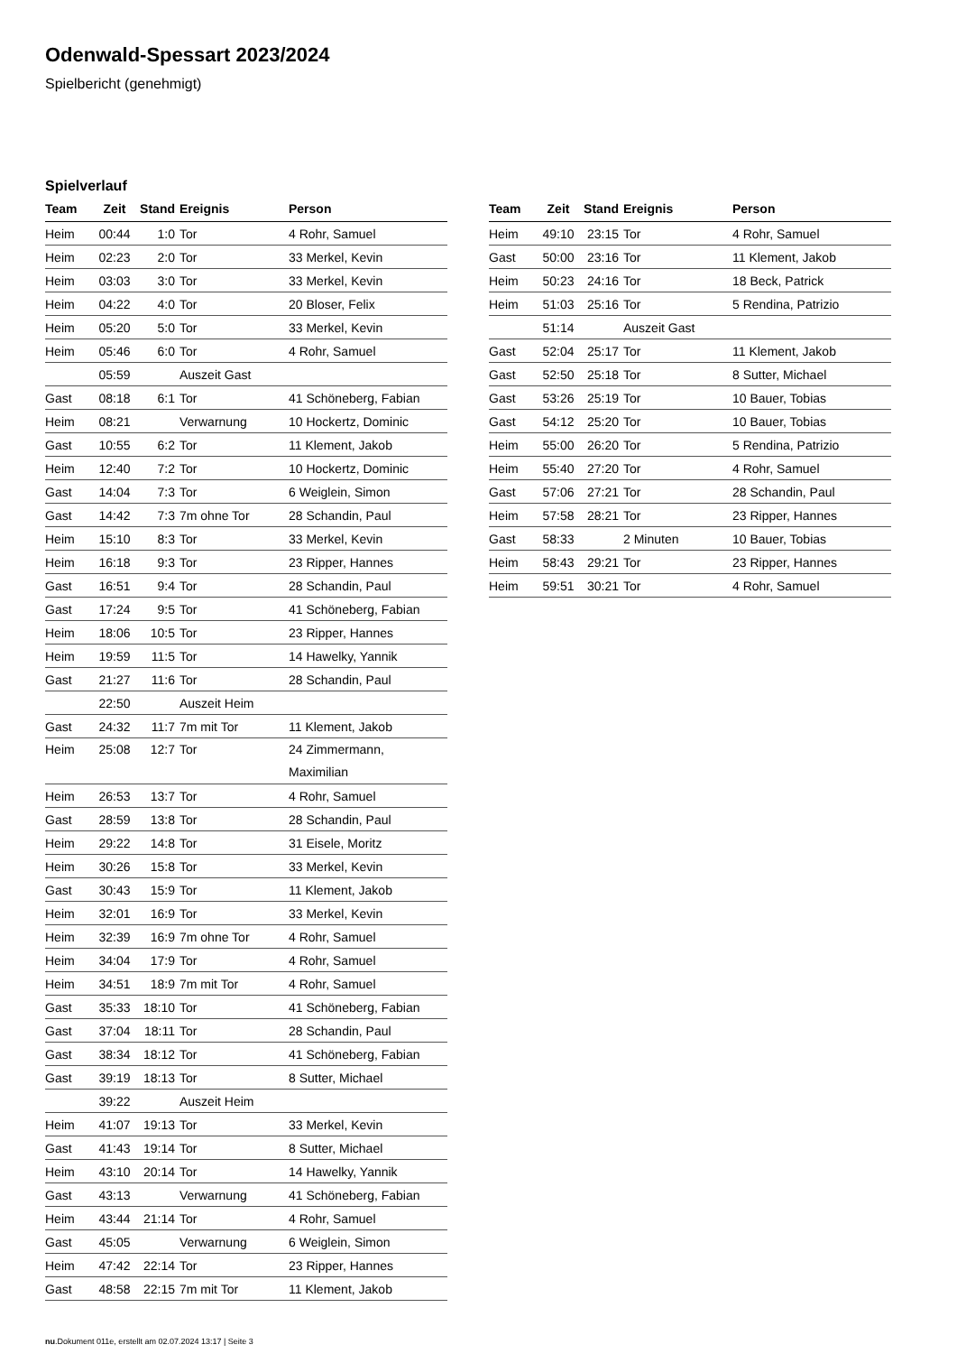Odenwald-Spessart 2023/2024
Spielbericht (genehmigt)
Spielverlauf
| Team | Zeit | Stand | Ereignis | Person |
| --- | --- | --- | --- | --- |
| Heim | 00:44 | 1:0 | Tor | 4 Rohr, Samuel |
| Heim | 02:23 | 2:0 | Tor | 33 Merkel, Kevin |
| Heim | 03:03 | 3:0 | Tor | 33 Merkel, Kevin |
| Heim | 04:22 | 4:0 | Tor | 20 Bloser, Felix |
| Heim | 05:20 | 5:0 | Tor | 33 Merkel, Kevin |
| Heim | 05:46 | 6:0 | Tor | 4 Rohr, Samuel |
| | 05:59 | | Auszeit Gast | |
| Gast | 08:18 | 6:1 | Tor | 41 Schöneberg, Fabian |
| Heim | 08:21 | | Verwarnung | 10 Hockertz, Dominic |
| Gast | 10:55 | 6:2 | Tor | 11 Klement, Jakob |
| Heim | 12:40 | 7:2 | Tor | 10 Hockertz, Dominic |
| Gast | 14:04 | 7:3 | Tor | 6 Weiglein, Simon |
| Gast | 14:42 | 7:3 | 7m ohne Tor | 28 Schandin, Paul |
| Heim | 15:10 | 8:3 | Tor | 33 Merkel, Kevin |
| Heim | 16:18 | 9:3 | Tor | 23 Ripper, Hannes |
| Gast | 16:51 | 9:4 | Tor | 28 Schandin, Paul |
| Gast | 17:24 | 9:5 | Tor | 41 Schöneberg, Fabian |
| Heim | 18:06 | 10:5 | Tor | 23 Ripper, Hannes |
| Heim | 19:59 | 11:5 | Tor | 14 Hawelky, Yannik |
| Gast | 21:27 | 11:6 | Tor | 28 Schandin, Paul |
| | 22:50 | | Auszeit Heim | |
| Gast | 24:32 | 11:7 | 7m mit Tor | 11 Klement, Jakob |
| Heim | 25:08 | 12:7 | Tor | 24 Zimmermann, Maximilian |
| Heim | 26:53 | 13:7 | Tor | 4 Rohr, Samuel |
| Gast | 28:59 | 13:8 | Tor | 28 Schandin, Paul |
| Heim | 29:22 | 14:8 | Tor | 31 Eisele, Moritz |
| Heim | 30:26 | 15:8 | Tor | 33 Merkel, Kevin |
| Gast | 30:43 | 15:9 | Tor | 11 Klement, Jakob |
| Heim | 32:01 | 16:9 | Tor | 33 Merkel, Kevin |
| Heim | 32:39 | 16:9 | 7m ohne Tor | 4 Rohr, Samuel |
| Heim | 34:04 | 17:9 | Tor | 4 Rohr, Samuel |
| Heim | 34:51 | 18:9 | 7m mit Tor | 4 Rohr, Samuel |
| Gast | 35:33 | 18:10 | Tor | 41 Schöneberg, Fabian |
| Gast | 37:04 | 18:11 | Tor | 28 Schandin, Paul |
| Gast | 38:34 | 18:12 | Tor | 41 Schöneberg, Fabian |
| Gast | 39:19 | 18:13 | Tor | 8 Sutter, Michael |
| | 39:22 | | Auszeit Heim | |
| Heim | 41:07 | 19:13 | Tor | 33 Merkel, Kevin |
| Gast | 41:43 | 19:14 | Tor | 8 Sutter, Michael |
| Heim | 43:10 | 20:14 | Tor | 14 Hawelky, Yannik |
| Gast | 43:13 | | Verwarnung | 41 Schöneberg, Fabian |
| Heim | 43:44 | 21:14 | Tor | 4 Rohr, Samuel |
| Gast | 45:05 | | Verwarnung | 6 Weiglein, Simon |
| Heim | 47:42 | 22:14 | Tor | 23 Ripper, Hannes |
| Gast | 48:58 | 22:15 | 7m mit Tor | 11 Klement, Jakob |
| Team | Zeit | Stand | Ereignis | Person |
| --- | --- | --- | --- | --- |
| Heim | 49:10 | 23:15 | Tor | 4 Rohr, Samuel |
| Gast | 50:00 | 23:16 | Tor | 11 Klement, Jakob |
| Heim | 50:23 | 24:16 | Tor | 18 Beck, Patrick |
| Heim | 51:03 | 25:16 | Tor | 5 Rendina, Patrizio |
| | 51:14 | | Auszeit Gast | |
| Gast | 52:04 | 25:17 | Tor | 11 Klement, Jakob |
| Gast | 52:50 | 25:18 | Tor | 8 Sutter, Michael |
| Gast | 53:26 | 25:19 | Tor | 10 Bauer, Tobias |
| Gast | 54:12 | 25:20 | Tor | 10 Bauer, Tobias |
| Heim | 55:00 | 26:20 | Tor | 5 Rendina, Patrizio |
| Heim | 55:40 | 27:20 | Tor | 4 Rohr, Samuel |
| Gast | 57:06 | 27:21 | Tor | 28 Schandin, Paul |
| Heim | 57:58 | 28:21 | Tor | 23 Ripper, Hannes |
| Gast | 58:33 | | 2 Minuten | 10 Bauer, Tobias |
| Heim | 58:43 | 29:21 | Tor | 23 Ripper, Hannes |
| Heim | 59:51 | 30:21 | Tor | 4 Rohr, Samuel |
nu.Dokument 011e, erstellt am 02.07.2024 13:17 | Seite 3